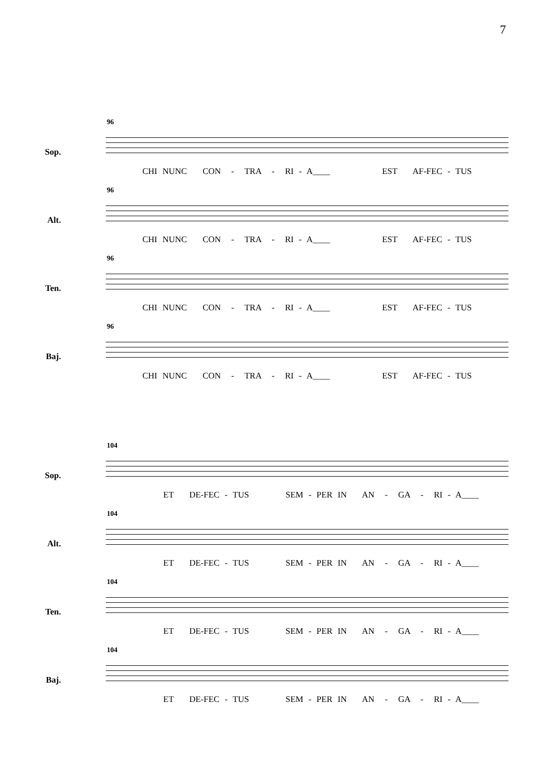7
Sop.
96
CHI NUNC CON - TRA - RI - A____ EST AF-FEC - TUS
Alt.
96
CHI NUNC CON - TRA - RI - A____ EST AF-FEC - TUS
Ten.
96
CHI NUNC CON - TRA - RI - A____ EST AF-FEC - TUS
Baj.
96
CHI NUNC CON - TRA - RI - A____ EST AF-FEC - TUS
Sop.
104
ET DE-FEC - TUS SEM - PER IN AN - GA - RI - A____
Alt.
104
ET DE-FEC - TUS SEM - PER IN AN - GA - RI - A____
Ten.
104
ET DE-FEC - TUS SEM - PER IN AN - GA - RI - A____
Baj.
104
ET DE-FEC - TUS SEM - PER IN AN - GA - RI - A____